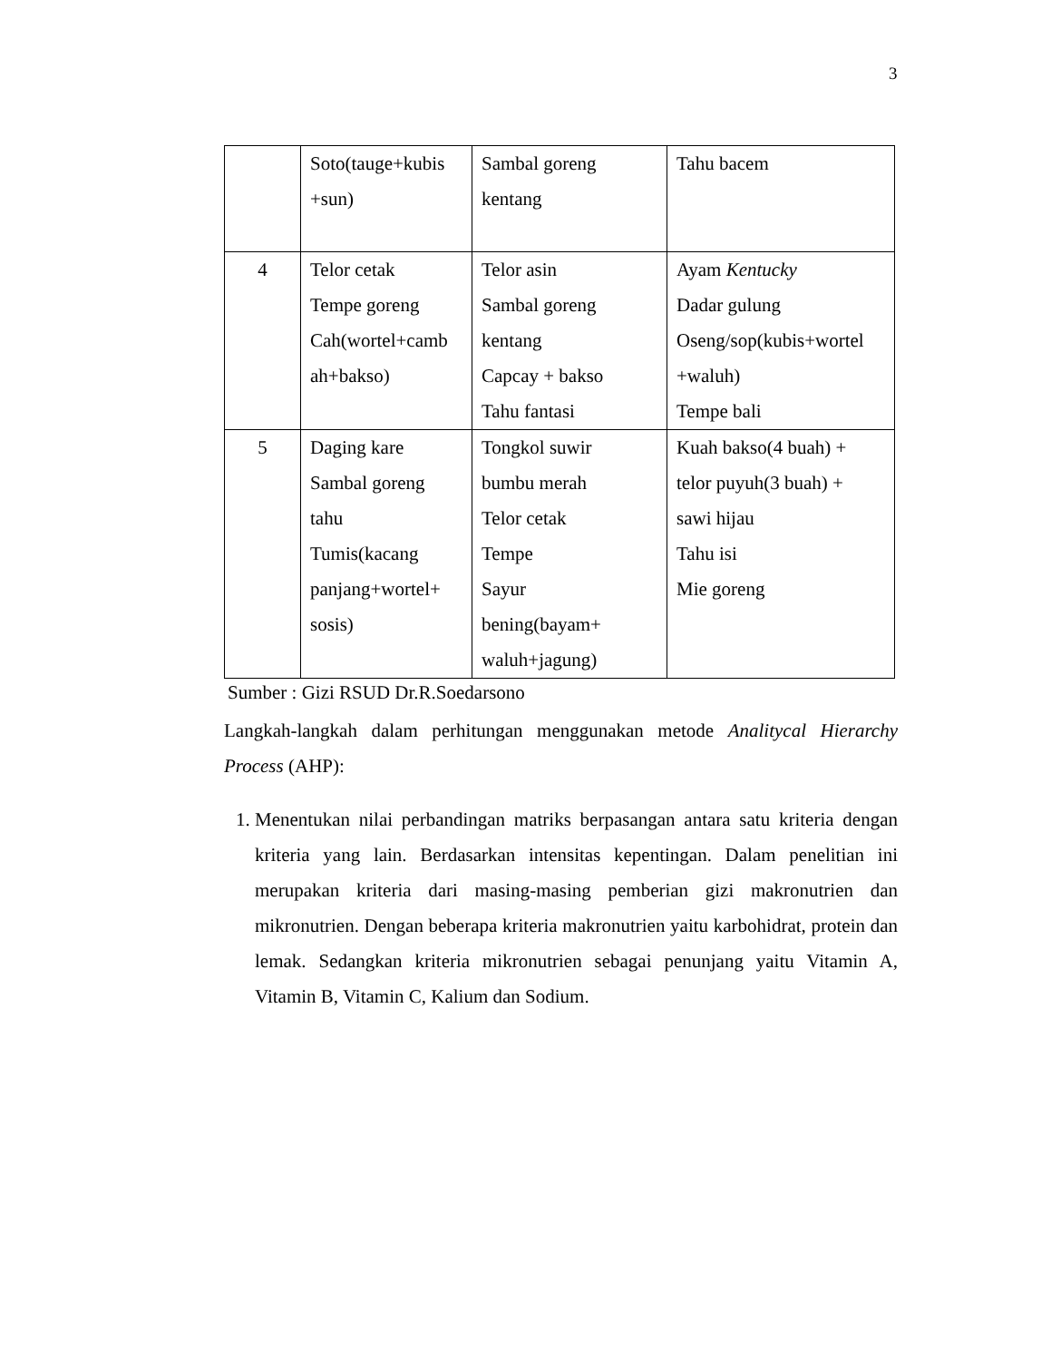3
| | Soto(tauge+kubis +sun) | Sambal goreng kentang | Tahu bacem |
| 4 | Telor cetak Tempe goreng Cah(wortel+camb ah+bakso) | Telor asin Sambal goreng kentang Capcay + bakso Tahu fantasi | Ayam Kentucky Dadar gulung Oseng/sop(kubis+wortel +waluh) Tempe bali |
| 5 | Daging kare Sambal goreng tahu Tumis(kacang panjang+wortel+ sosis) | Tongkol suwir bumbu merah Telor cetak Tempe Sayur bening(bayam+ waluh+jagung) | Kuah bakso(4 buah) + telor puyuh(3 buah) + sawi hijau Tahu isi Mie goreng |
Sumber : Gizi RSUD Dr.R.Soedarsono
Langkah-langkah dalam perhitungan menggunakan metode Analitycal Hierarchy Process (AHP):
1. Menentukan nilai perbandingan matriks berpasangan antara satu kriteria dengan kriteria yang lain. Berdasarkan intensitas kepentingan. Dalam penelitian ini merupakan kriteria dari masing-masing pemberian gizi makronutrien dan mikronutrien. Dengan beberapa kriteria makronutrien yaitu karbohidrat, protein dan lemak. Sedangkan kriteria mikronutrien sebagai penunjang yaitu Vitamin A, Vitamin B, Vitamin C, Kalium dan Sodium.